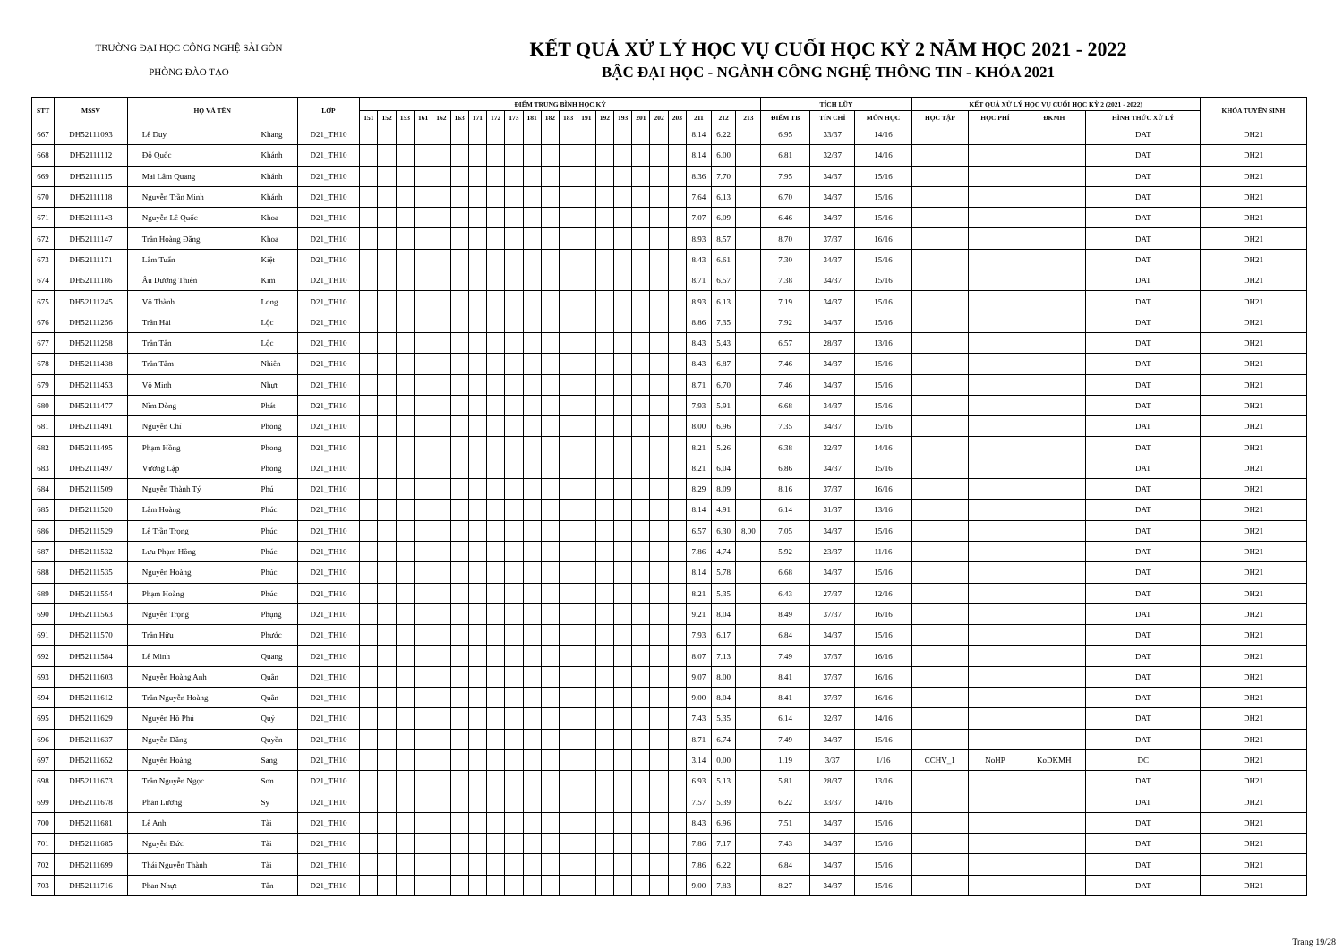TRƯỜNG ĐẠI HỌC CÔNG NGHỆ SÀI GÒN
PHÒNG ĐÀO TẠO
KẾT QUẢ XỬ LÝ HỌC VỤ CUỐI HỌC KỲ 2 NĂM HỌC 2021 - 2022
BẬC ĐẠI HỌC - NGÀNH CÔNG NGHỆ THÔNG TIN - KHÓA 2021
| STT | MSSV | HỌ VÀ TÊN | | LỚP | ĐIỂM TRUNG BÌNH HỌC KỲ | | | | | | | | | | | | | | | | | | | | | TÍCH LŨY | | | KẾT QUẢ XỬ LÝ HỌC VỤ CUỐI HỌC KỲ 2 (2021 - 2022) | | | | KHÓA TUYỂN SINH |
| --- | --- | --- | --- | --- | --- | --- | --- | --- | --- | --- | --- | --- | --- | --- | --- | --- | --- | --- | --- | --- | --- | --- | --- | --- | --- | --- | --- | --- | --- | --- | --- | --- | --- |
| | | | | | 151 | 152 | 153 | 161 | 162 | 163 | 171 | 172 | 173 | 181 | 182 | 183 | 191 | 192 | 193 | 201 | 202 | 203 | 211 | 212 | 213 | ĐIỂM TB | TÍN CHỈ | MÔN HỌC | HỌC TẬP | HỌC PHÍ | ĐKMH | HÌNH THỨC XỬ LÝ | |
| 667 | DH52111093 | Lê Duy | Khang | D21_TH10 | | | | | | | | | | | | | | | | | | | 8.14 | 6.22 | | 6.95 | 33/37 | 14/16 | | | | DAT | DH21 |
| 668 | DH52111112 | Đỗ Quốc | Khánh | D21_TH10 | | | | | | | | | | | | | | | | | | | 8.14 | 6.00 | | 6.81 | 32/37 | 14/16 | | | | DAT | DH21 |
| 669 | DH52111115 | Mai Lâm Quang | Khánh | D21_TH10 | | | | | | | | | | | | | | | | | | | 8.36 | 7.70 | | 7.95 | 34/37 | 15/16 | | | | DAT | DH21 |
| 670 | DH52111118 | Nguyễn Trần Minh | Khánh | D21_TH10 | | | | | | | | | | | | | | | | | | | 7.64 | 6.13 | | 6.70 | 34/37 | 15/16 | | | | DAT | DH21 |
| 671 | DH52111143 | Nguyễn Lê Quốc | Khoa | D21_TH10 | | | | | | | | | | | | | | | | | | | 7.07 | 6.09 | | 6.46 | 34/37 | 15/16 | | | | DAT | DH21 |
| 672 | DH52111147 | Trần Hoàng Đăng | Khoa | D21_TH10 | | | | | | | | | | | | | | | | | | | 8.93 | 8.57 | | 8.70 | 37/37 | 16/16 | | | | DAT | DH21 |
| 673 | DH52111171 | Lâm Tuấn | Kiệt | D21_TH10 | | | | | | | | | | | | | | | | | | | 8.43 | 6.61 | | 7.30 | 34/37 | 15/16 | | | | DAT | DH21 |
| 674 | DH52111186 | Âu Dương Thiên | Kim | D21_TH10 | | | | | | | | | | | | | | | | | | | 8.71 | 6.57 | | 7.38 | 34/37 | 15/16 | | | | DAT | DH21 |
| 675 | DH52111245 | Võ Thành | Long | D21_TH10 | | | | | | | | | | | | | | | | | | | 8.93 | 6.13 | | 7.19 | 34/37 | 15/16 | | | | DAT | DH21 |
| 676 | DH52111256 | Trần Hải | Lộc | D21_TH10 | | | | | | | | | | | | | | | | | | | 8.86 | 7.35 | | 7.92 | 34/37 | 15/16 | | | | DAT | DH21 |
| 677 | DH52111258 | Trần Tấn | Lộc | D21_TH10 | | | | | | | | | | | | | | | | | | | 8.43 | 5.43 | | 6.57 | 28/37 | 13/16 | | | | DAT | DH21 |
| 678 | DH52111438 | Trần Tâm | Nhiên | D21_TH10 | | | | | | | | | | | | | | | | | | | 8.43 | 6.87 | | 7.46 | 34/37 | 15/16 | | | | DAT | DH21 |
| 679 | DH52111453 | Võ Minh | Nhựt | D21_TH10 | | | | | | | | | | | | | | | | | | | 8.71 | 6.70 | | 7.46 | 34/37 | 15/16 | | | | DAT | DH21 |
| 680 | DH52111477 | Nìm Dòng | Phát | D21_TH10 | | | | | | | | | | | | | | | | | | | 7.93 | 5.91 | | 6.68 | 34/37 | 15/16 | | | | DAT | DH21 |
| 681 | DH52111491 | Nguyễn Chí | Phong | D21_TH10 | | | | | | | | | | | | | | | | | | | 8.00 | 6.96 | | 7.35 | 34/37 | 15/16 | | | | DAT | DH21 |
| 682 | DH52111495 | Phạm Hồng | Phong | D21_TH10 | | | | | | | | | | | | | | | | | | | 8.21 | 5.26 | | 6.38 | 32/37 | 14/16 | | | | DAT | DH21 |
| 683 | DH52111497 | Vương Lập | Phong | D21_TH10 | | | | | | | | | | | | | | | | | | | 8.21 | 6.04 | | 6.86 | 34/37 | 15/16 | | | | DAT | DH21 |
| 684 | DH52111509 | Nguyễn Thành Tý | Phú | D21_TH10 | | | | | | | | | | | | | | | | | | | 8.29 | 8.09 | | 8.16 | 37/37 | 16/16 | | | | DAT | DH21 |
| 685 | DH52111520 | Lâm Hoàng | Phúc | D21_TH10 | | | | | | | | | | | | | | | | | | | 8.14 | 4.91 | | 6.14 | 31/37 | 13/16 | | | | DAT | DH21 |
| 686 | DH52111529 | Lê Trần Trọng | Phúc | D21_TH10 | | | | | | | | | | | | | | | | | | | 6.57 | 6.30 | 8.00 | 7.05 | 34/37 | 15/16 | | | | DAT | DH21 |
| 687 | DH52111532 | Lưu Phạm Hồng | Phúc | D21_TH10 | | | | | | | | | | | | | | | | | | | 7.86 | 4.74 | | 5.92 | 23/37 | 11/16 | | | | DAT | DH21 |
| 688 | DH52111535 | Nguyễn Hoàng | Phúc | D21_TH10 | | | | | | | | | | | | | | | | | | | 8.14 | 5.78 | | 6.68 | 34/37 | 15/16 | | | | DAT | DH21 |
| 689 | DH52111554 | Phạm Hoàng | Phúc | D21_TH10 | | | | | | | | | | | | | | | | | | | 8.21 | 5.35 | | 6.43 | 27/37 | 12/16 | | | | DAT | DH21 |
| 690 | DH52111563 | Nguyễn Trọng | Phụng | D21_TH10 | | | | | | | | | | | | | | | | | | | 9.21 | 8.04 | | 8.49 | 37/37 | 16/16 | | | | DAT | DH21 |
| 691 | DH52111570 | Trần Hữu | Phước | D21_TH10 | | | | | | | | | | | | | | | | | | | 7.93 | 6.17 | | 6.84 | 34/37 | 15/16 | | | | DAT | DH21 |
| 692 | DH52111584 | Lê Minh | Quang | D21_TH10 | | | | | | | | | | | | | | | | | | | 8.07 | 7.13 | | 7.49 | 37/37 | 16/16 | | | | DAT | DH21 |
| 693 | DH52111603 | Nguyễn Hoàng Anh | Quân | D21_TH10 | | | | | | | | | | | | | | | | | | | 9.07 | 8.00 | | 8.41 | 37/37 | 16/16 | | | | DAT | DH21 |
| 694 | DH52111612 | Trần Nguyễn Hoàng | Quân | D21_TH10 | | | | | | | | | | | | | | | | | | | 9.00 | 8.04 | | 8.41 | 37/37 | 16/16 | | | | DAT | DH21 |
| 695 | DH52111629 | Nguyễn Hồ Phú | Quý | D21_TH10 | | | | | | | | | | | | | | | | | | | 7.43 | 5.35 | | 6.14 | 32/37 | 14/16 | | | | DAT | DH21 |
| 696 | DH52111637 | Nguyễn Đăng | Quyền | D21_TH10 | | | | | | | | | | | | | | | | | | | 8.71 | 6.74 | | 7.49 | 34/37 | 15/16 | | | | DAT | DH21 |
| 697 | DH52111652 | Nguyễn Hoàng | Sang | D21_TH10 | | | | | | | | | | | | | | | | | | | 3.14 | 0.00 | | 1.19 | 3/37 | 1/16 | CCHV_1 | NoHP | KoDKMH | DC | DH21 |
| 698 | DH52111673 | Trần Nguyễn Ngọc | Sơn | D21_TH10 | | | | | | | | | | | | | | | | | | | 6.93 | 5.13 | | 5.81 | 28/37 | 13/16 | | | | DAT | DH21 |
| 699 | DH52111678 | Phan Lương | Sỹ | D21_TH10 | | | | | | | | | | | | | | | | | | | 7.57 | 5.39 | | 6.22 | 33/37 | 14/16 | | | | DAT | DH21 |
| 700 | DH52111681 | Lê Anh | Tài | D21_TH10 | | | | | | | | | | | | | | | | | | | 8.43 | 6.96 | | 7.51 | 34/37 | 15/16 | | | | DAT | DH21 |
| 701 | DH52111685 | Nguyễn Đức | Tài | D21_TH10 | | | | | | | | | | | | | | | | | | | 7.86 | 7.17 | | 7.43 | 34/37 | 15/16 | | | | DAT | DH21 |
| 702 | DH52111699 | Thái Nguyễn Thành | Tài | D21_TH10 | | | | | | | | | | | | | | | | | | | 7.86 | 6.22 | | 6.84 | 34/37 | 15/16 | | | | DAT | DH21 |
| 703 | DH52111716 | Phan Nhựt | Tân | D21_TH10 | | | | | | | | | | | | | | | | | | | 9.00 | 7.83 | | 8.27 | 34/37 | 15/16 | | | | DAT | DH21 |
Trang 19/28